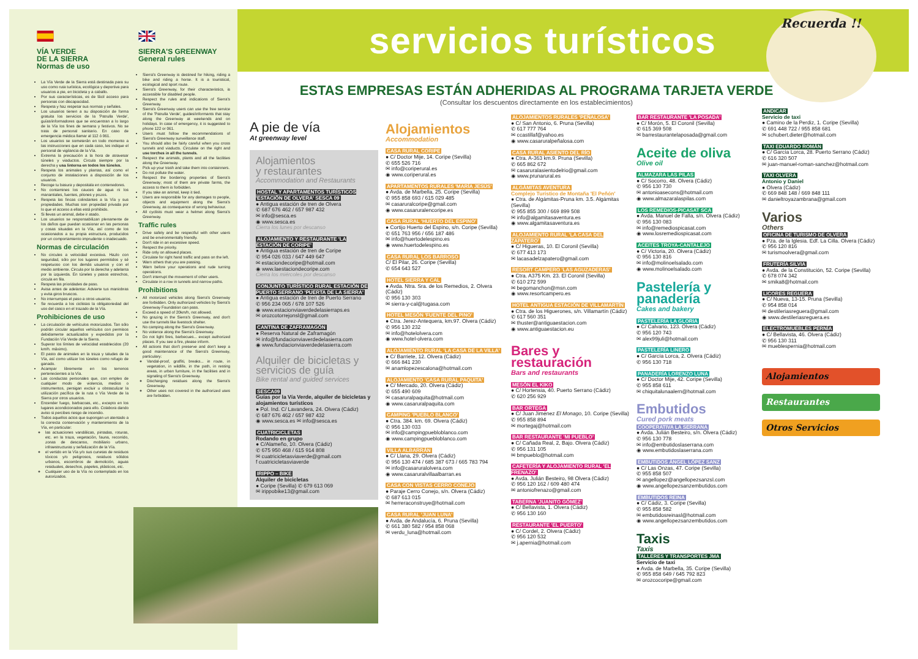VÍA VERDE
DE LA SIERRA
Normas de uso
La Vía Verde de la Sierra está destinada para su uso como ruta turística, ecológica y deportiva para usuarios a pie, en bicicleta y a caballo.
Por sus características, es de fácil acceso para personas con discapacidad.
Respeta y haz respetar sus normas y señales.
Los usuarios tienen a su disposición de forma gratuita los servicios de la 'Patrulla Verde', guías/informadores que se encuentran a lo largo de la Vía los fines de semana y festivos. No se trata de personal sanitario. En caso de emergencia médica llamar al 112 ó 061.
Los usuarios se someterán en todo momento a las instrucciones que en cada caso, les indique el personal de vigilancia de la Vía.
Extrema la precaución a la hora de atravesar túneles y viaductos. Circula siempre por la derecha y usa linterna en todos los túneles.
Respeta los animales y plantas, así como el conjunto de instalaciones a disposición de los usuarios.
Recoge tu basura y depositala en contenedores.
No contamines los cauces de agua ni los manantiales, fuentes, pilones y pozos.
Respeta las fincas colindantes a la Vía y sus propiedades. Muchas son propiedad privada por lo que el acceso a ellas está prohibido.
Si llevas un animal, debe ir atado.
Los usuarios se responsabilizan plenamente de los daños que puedan ocasionar en las personas y cosas situadas en la Vía, así como de los ocasionados a su propia estructura, producidos por un comportamiento imprudente o inadecuado.
Normas de circulación
No circules a velocidad excesiva. Hazlo con seguridad, sólo por los lugares permitidos y sé respetuoso con los demás usuarios y con el medio ambiente. Circula por la derecha y adelanta por la izquierda. En túneles y pasos estrechos, circula en fila.
Respeta las prioridades de paso.
Avisa antes de adelantar. Advierte tus maniobras y evita giros bruscos.
No interrumpas el paso a otros usuarios.
Se recuerda a los ciclistas la obligatoriedad del uso del casco en el trazado de la Vía.
Prohibiciones de uso
La circulación de vehículos motorizados. Tan sólo podrán circular aquellos vehículos con permisos debidamente actualizados y expedidos por la Fundación Vía Verde de la Sierra.
Superar los límites de velocidad establecidos (20 km/h. máximo).
El pasto de animales en la traza y taludes de la Vía, así como utilizar los túneles como refugio de ganado.
Acampar libremente en los terrenos pertenecientes a la Vía.
Las conductas personales que, con empleo de cualquier modo de violencia, medios o instrumentos, persigan excluir u obstaculizar la utilización pacífica de la ruta o Vía Verde de la Sierra por otros usuarios.
Encender fuego, barbacoas, etc., excepto en los lugares acondicionados para ello. Colabora dando aviso si percibes riesgo de incendio.
Todos aquellos actos que supongan un atentado a la correcta conservación y mantenimiento de la Vía, en particular:
las actuaciones vandálicas, pintadas, roturas, etc. en la traza, vegetación, fauna, recorrido, zonas de descanso, mobiliario urbano, infraestructuras y señalización de la Vía.
el vertido en la Vía y/o sus cunetas de residuos tóxicos y/o peligrosos, residuos sólidos urbanos, escombros de demolición, aguas residuales, desechos, papeles, plásticos, etc.
Cualquier uso de la Vía no contemplado en los autorizados.
SIERRA'S GREENWAY
General rules
Sierra's Greenway is destined for hiking, riding a bike and riding a horse. It is a touristical, ecological and sport route.
Sierra's Greenway, for their characteristics, is accessible for disabled people.
Respect the rules and indications of Sierra's Greenway.
Sierra's Greenway users can use the free service of the 'Patrulla Verde', guides/informants that stay along the Greenway at weekends and on holidays. In case of emergency, it is suggested to phone 122 or 061.
Users must follow the recommendations of Sierra's Greenway surveillance staff.
You should also be fairly careful when you cross tunnels and viaducts. Circulate on the right and use torches in all the tunnels.
Respect the animals, plants and all the facilities along the Greenway.
Pick up your trash and take them into containners.
Do not pollute the water.
Respect the bordering properties of Sierra's Greenway; most of them are private farms, the access to them is forbidden.
If you take an animal, keep it tied.
Users are responsible for any damages to people, objects and equipment along the Sierra's Greenway, as consequence of wrong behaviour.
All cyclists must wear a helmet along Sierra's Greenway.
Traffic rules
Drive safely and be respectful with other users and be environmentally friendly.
Don't ride in an excessive speed.
Respect the priority.
Ride only on allowed places.
Circulate for right hand traffic and pass on the left.
Warn others that you are passing.
Warn before your operations and rude turning operations.
Don't interrupt the movement of other users.
Circulate in a row in tunnels and narrow paths.
Prohibitions
All motorized vehicles along Sierra's Greenway are forbidden. Only authorized vehicles by Sierra's Greenway Foundation can pass.
Exceed a speed of 20km/h, not allowed.
No grazing in the Sierra's Greenway, and don't use the tunnels like livestock shelter.
No camping along the Sierra's Greenway.
No violence along the Sierra's Greenway.
Do not light fires, barbecues... except authorized places. If you see a fire, please inform.
All actions that don't preserve and don't keep a good maintenance of the Sierra's Greenway, particulary:
Vandal-proof, graffiti, breaks... in route, in vegetation, in wildlife, in the path, in resting areas, in urban furniture, in the facilities and in signaling of Sierra's Greenway.
Discharging residues along the Sierra's Greenway.
Other uses not covered in the authorized uses are forbidden.
servicios turísticos
ESTAS EMPRESAS ESTÁN ADHERIDAS AL PROGRAMA TARJETA VERDE
(Consultar los descuentos directamente en los establecimientos)
A pie de vía
At greenway level
Alojamientos
y restaurantes
Accommodation and Restaurants
HOSTAL Y APARTAMENTOS TURÍSTICOS 'ESTACIÓN DE OLVERA' SESCA 09
● Antigua estación de tren de Olvera
✆ 687 676 462 / 657 987 432
✉ info@sesca.es
◉ www.sesca.es
Cierra los lunes por descanso
ALOJAMIENTO Y RESTAURANTE 'LA ESTACIÓN DE CORIPE'
● Antigua estación de tren de Coripe
✆ 954 026 033 / 647 449 647
✉ estaciondecoripe@hotmail.com
◉ www.laestaciondecoripe.com
Cierra los miércoles por descanso
CONJUNTO TURÍSTICO RURAL ESTACIÓN DE PUERTO SERRANO 'PUERTA DE LA SIERRA'
● Antigua estación de tren de Puerto Serrano
✆ 956 234 065 / 678 107 526
◉ www.estacionviaverdedelasierraps.es
✉ orozcotorrejonsl@gmail.com
CANTINA DE ZAFRAMAGÓN
● Reserva Natural de Zaframagón
✉ info@fundacionviaverdedelasierra.com
◉ www.fundacionviaverdedelasierra.com
Alquiler de bicicletas y servicios de guía
Bike rental and guided services
SESCA09
Guías por la Vía Verde, alquiler de bicicletas y alojamientos turísticos
● Pol. Ind. C/ Lavandera, 24. Olvera (Cádiz)
✆ 687 676 462 / 657 987 432
◉ www.sesca.es ✉ info@sesca.es
CUATRICICLETAS
Rodando en grupo
● C/Alameño, 10. Olvera (Cádiz)
✆ 675 950 468 / 615 914 808
✉ cuatricicletasviaverde@gmail.com
f cuatricicletasviaverde
IRIPPO – BIKE
Alquiler de bicicletas
● Coripe (Sevilla) ✆ 679 613 069
✉ irippobike13@gmail.com
Alojamientos
Accommodation
CASA RURAL CORIPE
● C/ Doctor Mije, 14. Coripe (Sevilla)
✆ 655 526 716
✉ info@coriperural.es
◉ www.coriperural.es
APARTAMENTOS RURALES 'MARÍA JESÚS'
● Avda. de Marbella, 25. Coripe (Sevilla)
✆ 955 858 693 / 615 029 485
✉ casaruralcoripe@gmail.com
◉ www.casaruralencoripe.es
CASA RURAL 'HUERTO DEL ESPINO'
● Cortijo Huerto del Espino, s/n. Coripe (Sevilla)
✆ 651 763 956 / 656 187 486
✉ info@huertodelespino.es
◉ www.huertodelespino.es
CASA RURAL LOS BARROSO
C/ El Pilar, 26. Coripe (Sevilla)
✆ 654 643 527
HOTEL SIERRA Y CAL
● Avda. Ntra. Sra. de los Remedios, 2. Olvera (Cádiz)
✆ 956 130 303
✉ sierra-y-cal@tugasa.com
HOTEL MESÓN 'FUENTE DEL PINO'
● Ctra. Jerez-Antequera, km.97. Olvera (Cádiz)
✆ 956 130 232
✉ info@hotelolvera.com
◉ www.hotel-olvera.com
ALOJAMIENTO RURAL 'LA CASA DE LA VILLA'
● C/ Barriete, 12. Olvera (Cádiz)
✆ 666 841 230
✉ anamlopezescalona@hotmail.com
ALOJAMIENTO 'CASA RURAL PAQUITA'
● C/ Mercado, 20. Olvera (Cádiz)
✆ 655 490 609
✉ casaruralpaquita@hotmail.com
◉ www.casaruralpaquita.com
CAMPING 'PUEBLO BLANCO'
● Ctra. 384. km. 69. Olvera (Cádiz)
✆ 956 130 033
✉ info@campingpuebloblanco.com
◉ www.campingpuebloblanco.com
VILLA ALBARRÁN
● C/ Llana, 29. Olvera (Cádiz)
✆ 956 130 474 / 685 387 673 / 665 783 794
✉ info@casaruralolvera.com
◉ www.casaruralvillaalbarran.es
CASA CON VISTAS CERRO CONEJO
● Paraje Cerro Conejo, s/n. Olvera (Cádiz)
✆ 687 613 015
✉ herreraconstruye@hotmail.com
CASA RURAL 'JUAN LUNA'
● Avda. de Andalucía, 6. Pruna (Sevilla)
✆ 661 380 582 / 954 858 068
✉ verdu_luna@hotmail.com
ALOJAMIENTOS RURALES 'PEÑALOSA'
● C/ San Antonio, 6. Pruna (Sevilla)
✆ 617 777 764
✉ ccastillaf@yahoo.es
◉ www.casaruralpeñalosa.com
CASA RURAL ASIENTO DEL RÍO
● Ctra. A-363 km.9. Pruna (Sevilla)
✆ 665 862 672
✉ casaruralasientodelrio@gmail.com
◉ www.prunarural.es
ALGÁMITAS AVENTURA
Complejo Turístico de Montaña 'El Peñón'
● Ctra. de Algámitas-Pruna km. 3.5. Algámitas (Sevilla)
✆ 955 855 300 / 669 899 508
✉ info@algamitasaventura.es
◉ www.algamitasaventura.es
ALOJAMIENTO RURAL 'LA CASA DEL ZAPATERO'
● C/ Higueras, 10. El Coronil (Sevilla)
✆ 677 413 173
✉ lacasadelzapatero@gmail.com
RESORT CAMPERO 'LAS AGUZADERAS'
● Ctra. A375 Km. 23. El Coronil (Sevilla)
✆ 610 272 599
✉ begomanchon@msn.com
◉ www.resortcampero.es
HOTEL ANTIGUA ESTACIÓN DE VILLAMARTÍN
● Ctra. de los Higuerones, s/n. Villamartín (Cádiz)
✆ 617 560 351
✉ thuster@antiguaestacion.com
◉ www.antiguaestacion.eu
Bares y
restauración
Bars and restaurants
MESÓN EL KIKO
● C/ Hortensia, 40. Puerto Serrano (Cádiz)
✆ 620 256 929
BAR ORTEGA
● C/ Juan Jiménez El Monago, 10. Coripe (Sevilla)
✆ 955 858 894
✉ mortegaj@hotmail.com
BAR RESTAURANTE 'MI PUEBLO'
● C/ Cañada Real, 2, Bajo. Olvera (Cádiz)
✆ 956 131 105
✉ bmpueblo@hotmail.com
CAFETERÍA Y ALOJAMIENTO RURAL 'EL FRENAZO'
● Avda. Julián Besteiro, 98 Olvera (Cádiz)
✆ 956 120 162 / 609 480 474
✉ antoniofrenazo@gmail.com
TABERNA 'JUANITO GÓMEZ'
● C/ Bellavista, 1. Olvera (Cádiz)
✆ 956 130 160
RESTAURANTE 'EL PUERTO'
● C/ Cordel, 2. Olvera (Cádiz)
✆ 956 120 532
✉ j.apernia@hotmail.com
BAR RESTAURANTE 'LA POSADA'
● C/ Morón, 5. El Coronil (Sevilla)
✆ 615 369 508
✉ barrestaurantelaposada@gmail.com
Aceite de oliva
Olive oil
ALMAZARA LAS PILAS
● C/ Socorro, 48. Olvera (Cádiz)
✆ 956 130 730
✉ antonioasecons@hotmail.com
◉ www.almazaralaspilas.com
LOS REMEDIOS-PICASAT SCA
● Avda. Manuel de Falla, s/n. Olvera (Cádiz)
✆ 956 130 083
✉ info@remediospicasat.com
◉ www.losremediospicasat.com
ACEITES TROYA-CANTALEJO
● C/ Victoria, 20. Olvera (Cádiz)
✆ 956 130 816
✉ info@molinoelsalado.com
◉ www.molinoelsalado.com
Pastelería y
panadería
Cakes and bakery
PASTELERÍA LA GLORIA
● C/ Calvario, 123. Olvera (Cádiz)
✆ 956 120 743
✉ alex99juli@hotmail.com
PASTELERÍA LINERO
● C/ García Lorca, 2. Olvera (Cádiz)
✆ 956 130 718
PANADERÍA LORENZO LUNA
● C/ Doctor Mije, 42. Coripe (Sevilla)
✆ 955 858 611
✉ chiquitalunaalern@hotmail.com
Embutidos
Cured pork meats
COOPERATIVA LA SERRANA
● Avda. Julián Besteiro, s/n. Olvera (Cádiz)
✆ 956 130 778
✉ info@embutidoslaserrana.com
◉ www.embutidoslaserrana.com
EMBUTIDOS ÁNGEL LÓPEZ SANZ
● C/ Las Onzas, 47. Coripe (Sevilla)
✆ 955 858 507
✉ angellopez@angellopezsanzsl.com
◉ www.angellopezsanzembutidos.com
EMBUTIDOS REINA
● C/ Cádiz, 3. Coripe (Sevilla)
✆ 955 858 582
✉ embutidosreinasl@hotmail.com
◉ www.angellopezsanzembutidos.com
Taxis
Taxis
TALLERES Y TRANSPORTES JMA
Servicio de taxi
● Avda. de Marbella, 35. Coripe (Sevilla)
✆ 955 858 649 / 645 792 823
✉ orozcocoripe@gmail.com
Recuerda !!
ANDICAR
Servicio de taxi
● Camino de la Perdiz, 1. Coripe (Sevilla)
✆ 691 448 722 / 955 858 681
✉ schubert.dieter@hotmail.com
TAXI EDUARDO ROMÁN
● C/ García Lorca, 28. Puerto Serrano (Cádiz)
✆ 616 320 507
✉ juan-manuel-roman-sanchez@hotmail.com
TAXI OLVERA
Antonio y Daniel
● Olvera (Cádiz)
✆ 669 848 148 / 669 848 111
✉ danieltroyazambrana@gmail.com
Varios
Others
OFICINA DE TURISMO DE OLVERA
● Pza. de la Iglesia. Edf. La Cilla. Olvera (Cádiz)
✆ 956 120 816
✉ turismoolvera@gmail.com
FRUTERÍA SILVIA
● Avda. de la Constitución, 52. Coripe (Sevilla)
✆ 678 074 342
✉ smika8@hotmail.com
LICORES REGUERA
● C/ Nueva, 13-15. Pruna (Sevilla)
✆ 954 858 014
✉ destileriasreguera@gmail.com
◉ www.destileriasreguera.es
ELECTROMUEBLES PERNÍA
● C/ Bellavista, 46. Olvera (Cádiz)
✆ 956 130 311
✉ mueblespernia@hotmail.com
Alojamientos
Restaurantes
Otros Servicios